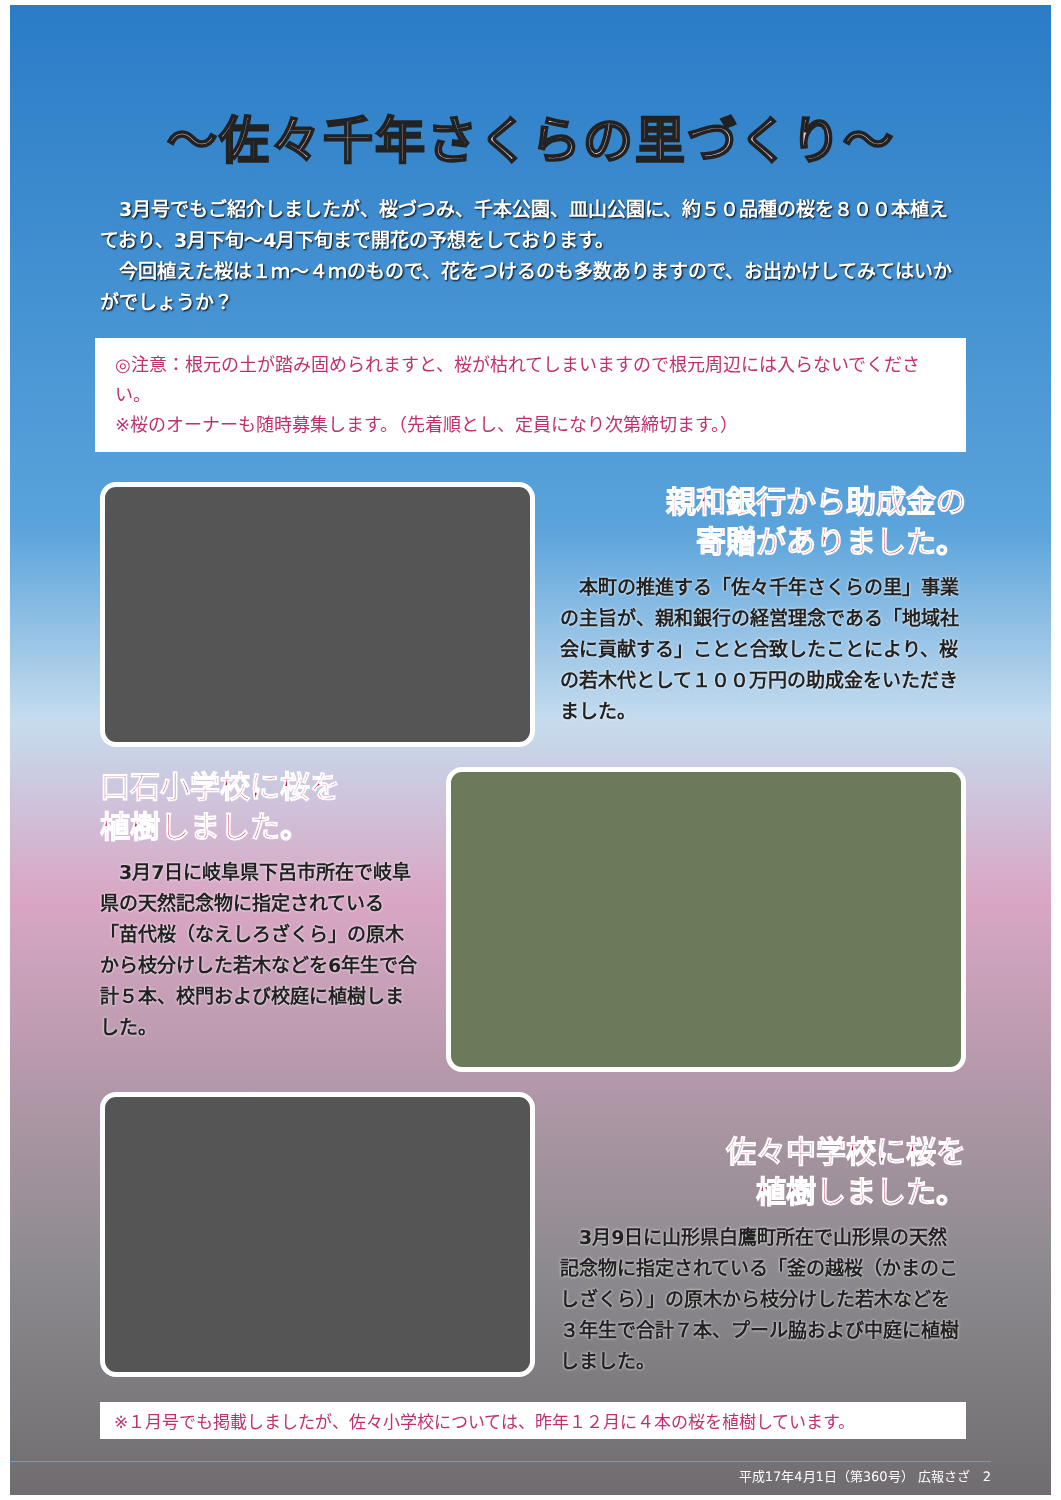～佐々千年さくらの里づくり～
　3月号でもご紹介しましたが、桜づつみ、千本公園、皿山公園に、約５０品種の桜を８００本植えており、3月下旬～4月下旬まで開花の予想をしております。
　今回植えた桜は１ｍ～４ｍのもので、花をつけるのも多数ありますので、お出かけしてみてはいかがでしょうか？
◎注意：根元の土が踏み固められますと、桜が枯れてしまいますので根元周辺には入らないでください。
※桜のオーナーも随時募集します。（先着順とし、定員になり次第締切ます。）
親和銀行から助成金の
寄贈がありました。
　本町の推進する「佐々千年さくらの里」事業の主旨が、親和銀行の経営理念である「地域社会に貢献する」ことと合致したことにより、桜の若木代として１００万円の助成金をいただきました。
口石小学校に桜を
植樹しました。
　3月7日に岐阜県下呂市所在で岐阜県の天然記念物に指定されている「苗代桜（なえしろざくら」の原木から枝分けした若木などを6年生で合計５本、校門および校庭に植樹しました。
佐々中学校に桜を
植樹しました。
　3月9日に山形県白鷹町所在で山形県の天然記念物に指定されている「釜の越桜（かまのこしざくら）」の原木から枝分けした若木などを３年生で合計７本、プール脇および中庭に植樹しました。
※１月号でも掲載しましたが、佐々小学校については、昨年１２月に４本の桜を植樹しています。
平成17年4月1日（第360号） 広報さざ　2